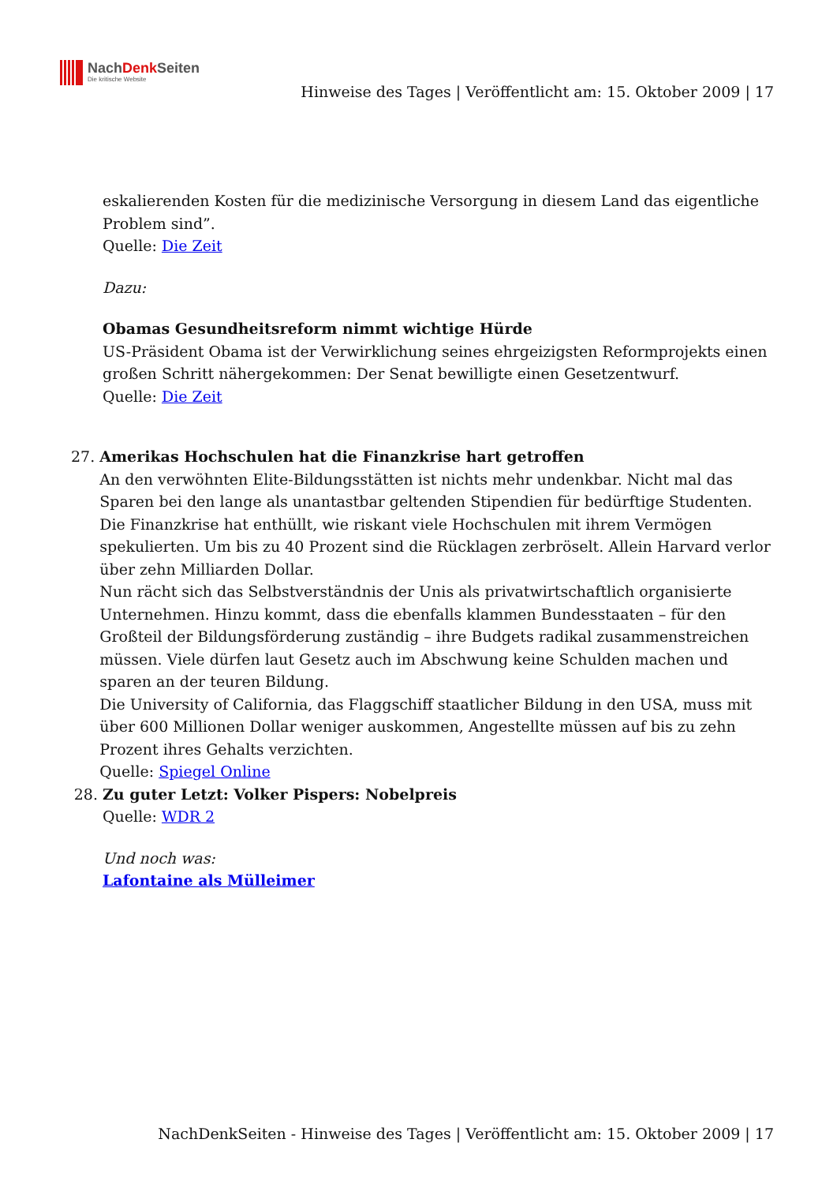NachDenk Seiten
Die kritische Website
Hinweise des Tages | Veröffentlicht am: 15. Oktober 2009 | 17
eskalierenden Kosten für die medizinische Versorgung in diesem Land das eigentliche Problem sind”.
Quelle: Die Zeit
Dazu:
Obamas Gesundheitsreform nimmt wichtige Hürde
US-Präsident Obama ist der Verwirklichung seines ehrgeizigsten Reformprojekts einen großen Schritt nähergekommen: Der Senat bewilligte einen Gesetzentwurf.
Quelle: Die Zeit
27. Amerikas Hochschulen hat die Finanzkrise hart getroffen
An den verwöhnten Elite-Bildungsstätten ist nichts mehr undenkbar. Nicht mal das Sparen bei den lange als unantastbar geltenden Stipendien für bedürftige Studenten. Die Finanzkrise hat enthüllt, wie riskant viele Hochschulen mit ihrem Vermögen spekulierten. Um bis zu 40 Prozent sind die Rücklagen zerbröselt. Allein Harvard verlor über zehn Milliarden Dollar.
Nun rächt sich das Selbstverständnis der Unis als privatwirtschaftlich organisierte Unternehmen. Hinzu kommt, dass die ebenfalls klammen Bundesstaaten – für den Großteil der Bildungsförderung zuständig – ihre Budgets radikal zusammenstreichen müssen. Viele dürfen laut Gesetz auch im Abschwung keine Schulden machen und sparen an der teuren Bildung.
Die University of California, das Flaggschiff staatlicher Bildung in den USA, muss mit über 600 Millionen Dollar weniger auskommen, Angestellte müssen auf bis zu zehn Prozent ihres Gehalts verzichten.
Quelle: Spiegel Online
28. Zu guter Letzt: Volker Pispers: Nobelpreis
Quelle: WDR 2
Und noch was:
Lafontaine als Mülleimer
NachDenkSeiten - Hinweise des Tages | Veröffentlicht am: 15. Oktober 2009 | 17